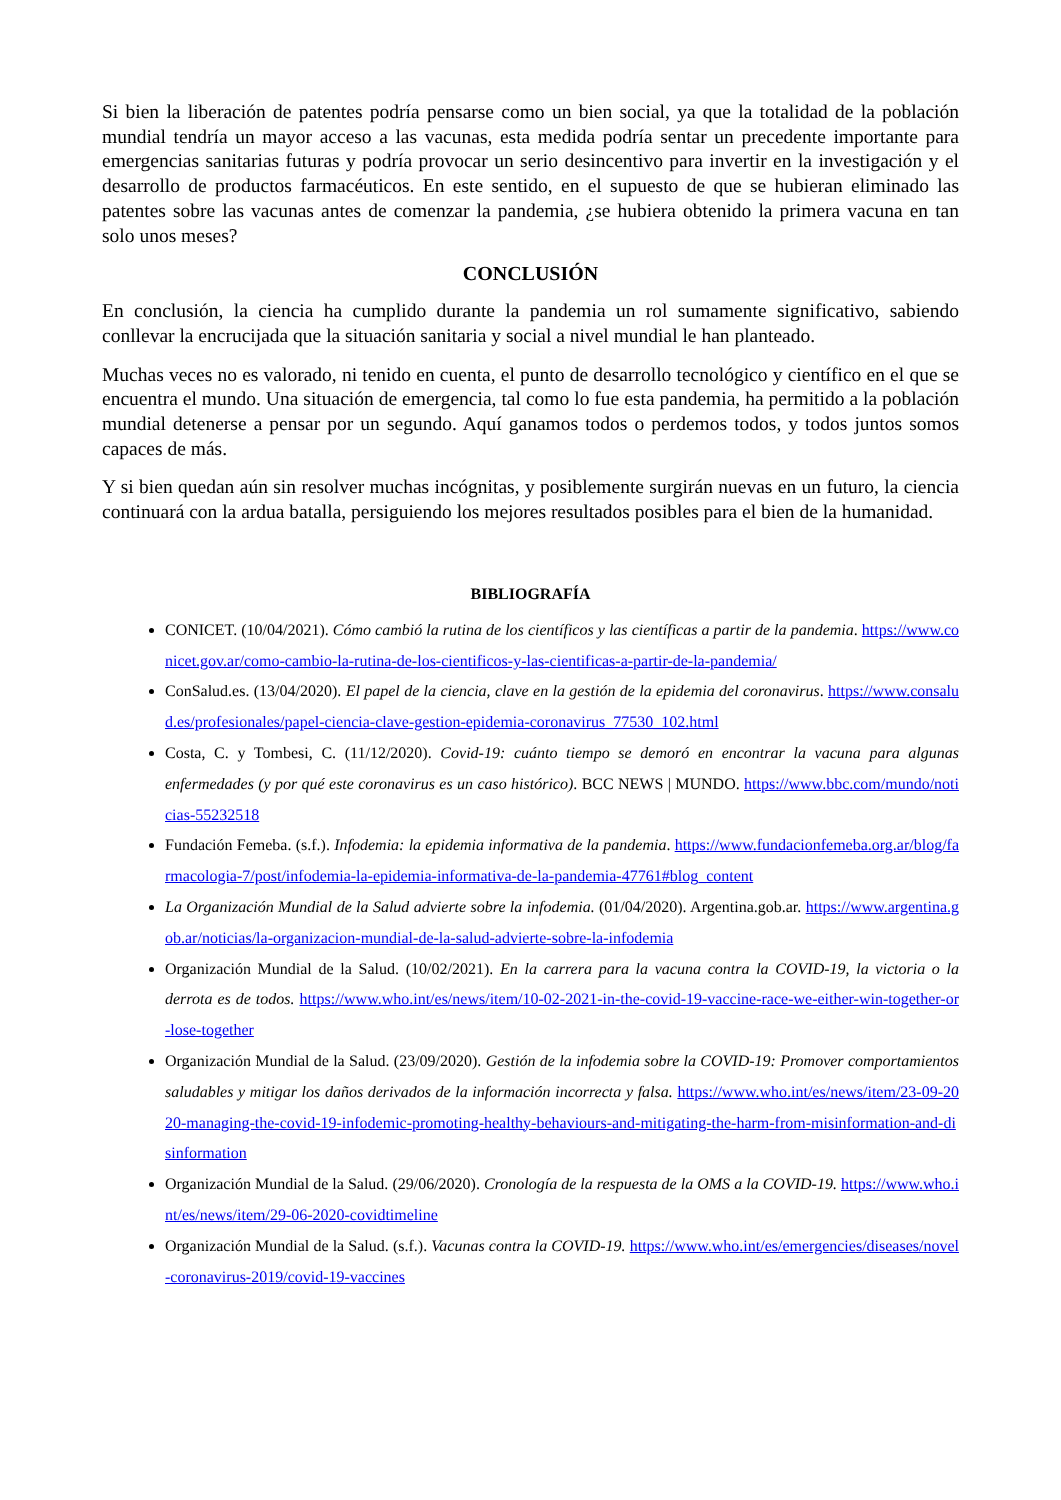Si bien la liberación de patentes podría pensarse como un bien social, ya que la totalidad de la población mundial tendría un mayor acceso a las vacunas, esta medida podría sentar un precedente importante para emergencias sanitarias futuras y podría provocar un serio desincentivo para invertir en la investigación y el desarrollo de productos farmacéuticos. En este sentido, en el supuesto de que se hubieran eliminado las patentes sobre las vacunas antes de comenzar la pandemia, ¿se hubiera obtenido la primera vacuna en tan solo unos meses?
CONCLUSIÓN
En conclusión, la ciencia ha cumplido durante la pandemia un rol sumamente significativo, sabiendo conllevar la encrucijada que la situación sanitaria y social a nivel mundial le han planteado.
Muchas veces no es valorado, ni tenido en cuenta, el punto de desarrollo tecnológico y científico en el que se encuentra el mundo. Una situación de emergencia, tal como lo fue esta pandemia, ha permitido a la población mundial detenerse a pensar por un segundo. Aquí ganamos todos o perdemos todos, y todos juntos somos capaces de más.
Y si bien quedan aún sin resolver muchas incógnitas, y posiblemente surgirán nuevas en un futuro, la ciencia continuará con la ardua batalla, persiguiendo los mejores resultados posibles para el bien de la humanidad.
BIBLIOGRAFÍA
CONICET. (10/04/2021). Cómo cambió la rutina de los científicos y las científicas a partir de la pandemia. https://www.conicet.gov.ar/como-cambio-la-rutina-de-los-cientificos-y-las-cientificas-a-partir-de-la-pandemia/
ConSalud.es. (13/04/2020). El papel de la ciencia, clave en la gestión de la epidemia del coronavirus. https://www.consalud.es/profesionales/papel-ciencia-clave-gestion-epidemia-coronavirus_77530_102.html
Costa, C. y Tombesi, C. (11/12/2020). Covid-19: cuánto tiempo se demoró en encontrar la vacuna para algunas enfermedades (y por qué este coronavirus es un caso histórico). BCC NEWS | MUNDO. https://www.bbc.com/mundo/noticias-55232518
Fundación Femeba. (s.f.). Infodemia: la epidemia informativa de la pandemia. https://www.fundacionfemeba.org.ar/blog/farmacologia-7/post/infodemia-la-epidemia-informativa-de-la-pandemia-47761#blog_content
La Organización Mundial de la Salud advierte sobre la infodemia. (01/04/2020). Argentina.gob.ar. https://www.argentina.gob.ar/noticias/la-organizacion-mundial-de-la-salud-advierte-sobre-la-infodemia
Organización Mundial de la Salud. (10/02/2021). En la carrera para la vacuna contra la COVID-19, la victoria o la derrota es de todos. https://www.who.int/es/news/item/10-02-2021-in-the-covid-19-vaccine-race-we-either-win-together-or-lose-together
Organización Mundial de la Salud. (23/09/2020). Gestión de la infodemia sobre la COVID-19: Promover comportamientos saludables y mitigar los daños derivados de la información incorrecta y falsa. https://www.who.int/es/news/item/23-09-2020-managing-the-covid-19-infodemic-promoting-healthy-behaviours-and-mitigating-the-harm-from-misinformation-and-disinformation
Organización Mundial de la Salud. (29/06/2020). Cronología de la respuesta de la OMS a la COVID-19. https://www.who.int/es/news/item/29-06-2020-covidtimeline
Organización Mundial de la Salud. (s.f.). Vacunas contra la COVID-19. https://www.who.int/es/emergencies/diseases/novel-coronavirus-2019/covid-19-vaccines